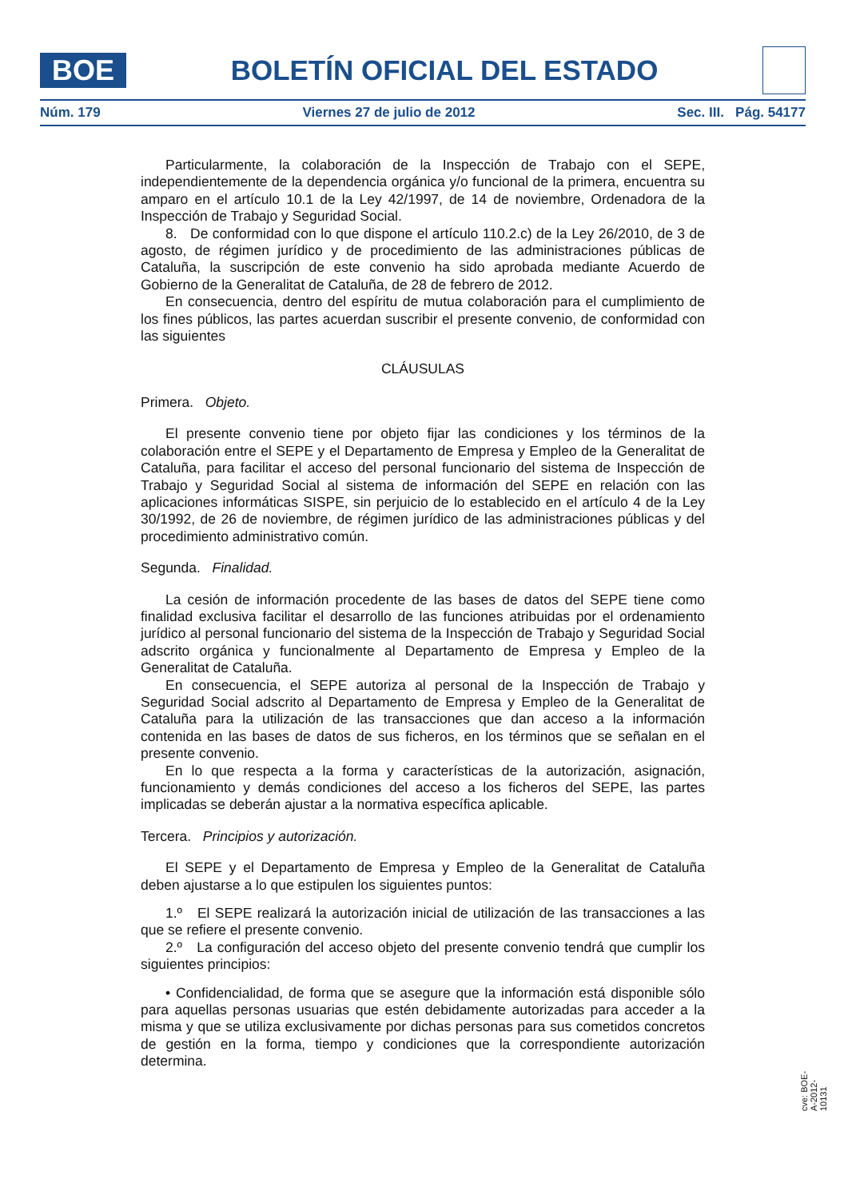BOE
BOLETÍN OFICIAL DEL ESTADO
Núm. 179 Viernes 27 de julio de 2012 Sec. III. Pág. 54177
Particularmente, la colaboración de la Inspección de Trabajo con el SEPE, independientemente de la dependencia orgánica y/o funcional de la primera, encuentra su amparo en el artículo 10.1 de la Ley 42/1997, de 14 de noviembre, Ordenadora de la Inspección de Trabajo y Seguridad Social.
8. De conformidad con lo que dispone el artículo 110.2.c) de la Ley 26/2010, de 3 de agosto, de régimen jurídico y de procedimiento de las administraciones públicas de Cataluña, la suscripción de este convenio ha sido aprobada mediante Acuerdo de Gobierno de la Generalitat de Cataluña, de 28 de febrero de 2012.
En consecuencia, dentro del espíritu de mutua colaboración para el cumplimiento de los fines públicos, las partes acuerdan suscribir el presente convenio, de conformidad con las siguientes
CLÁUSULAS
Primera. Objeto.
El presente convenio tiene por objeto fijar las condiciones y los términos de la colaboración entre el SEPE y el Departamento de Empresa y Empleo de la Generalitat de Cataluña, para facilitar el acceso del personal funcionario del sistema de Inspección de Trabajo y Seguridad Social al sistema de información del SEPE en relación con las aplicaciones informáticas SISPE, sin perjuicio de lo establecido en el artículo 4 de la Ley 30/1992, de 26 de noviembre, de régimen jurídico de las administraciones públicas y del procedimiento administrativo común.
Segunda. Finalidad.
La cesión de información procedente de las bases de datos del SEPE tiene como finalidad exclusiva facilitar el desarrollo de las funciones atribuidas por el ordenamiento jurídico al personal funcionario del sistema de la Inspección de Trabajo y Seguridad Social adscrito orgánica y funcionalmente al Departamento de Empresa y Empleo de la Generalitat de Cataluña.
En consecuencia, el SEPE autoriza al personal de la Inspección de Trabajo y Seguridad Social adscrito al Departamento de Empresa y Empleo de la Generalitat de Cataluña para la utilización de las transacciones que dan acceso a la información contenida en las bases de datos de sus ficheros, en los términos que se señalan en el presente convenio.
En lo que respecta a la forma y características de la autorización, asignación, funcionamiento y demás condiciones del acceso a los ficheros del SEPE, las partes implicadas se deberán ajustar a la normativa específica aplicable.
Tercera. Principios y autorización.
El SEPE y el Departamento de Empresa y Empleo de la Generalitat de Cataluña deben ajustarse a lo que estipulen los siguientes puntos:
1.º El SEPE realizará la autorización inicial de utilización de las transacciones a las que se refiere el presente convenio.
2.º La configuración del acceso objeto del presente convenio tendrá que cumplir los siguientes principios:
• Confidencialidad, de forma que se asegure que la información está disponible sólo para aquellas personas usuarias que estén debidamente autorizadas para acceder a la misma y que se utiliza exclusivamente por dichas personas para sus cometidos concretos de gestión en la forma, tiempo y condiciones que la correspondiente autorización determina.
cve: BOE-A-2012-10131